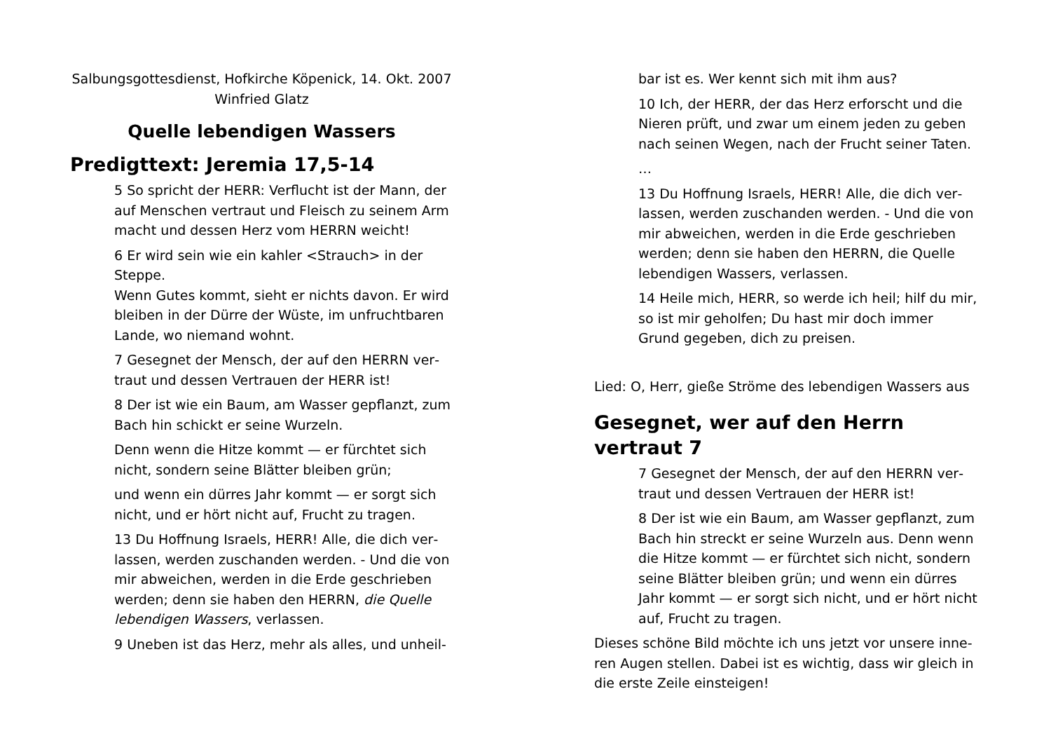Salbungsgottesdienst, Hofkirche Köpenick, 14. Okt. 2007
Winfried Glatz
Quelle lebendigen Wassers
Predigttext: Jeremia 17,5-14
5 So spricht der HERR: Verflucht ist der Mann, der auf Menschen vertraut und Fleisch zu seinem Arm macht und dessen Herz vom HERRN weicht!
6 Er wird sein wie ein kahler <Strauch> in der Steppe.
Wenn Gutes kommt, sieht er nichts davon. Er wird bleiben in der Dürre der Wüste, im unfruchtbaren Lande, wo niemand wohnt.
7 Gesegnet der Mensch, der auf den HERRN ver­traut und dessen Vertrauen der HERR ist!
8 Der ist wie ein Baum, am Wasser gepflanzt, zum Bach hin schickt er seine Wurzeln.
Denn wenn die Hitze kommt — er fürchtet sich nicht, sondern seine Blätter bleiben grün;
und wenn ein dürres Jahr kommt — er sorgt sich nicht, und er hört nicht auf, Frucht zu tragen.
13 Du Hoffnung Israels, HERR! Alle, die dich ver­lassen, werden zuschanden werden. - Und die von mir abweichen, werden in die Erde geschrieben werden; denn sie haben den HERRN, die Quelle lebendigen Wassers, verlassen.
9 Uneben ist das Herz, mehr als alles, und unheil-
bar ist es. Wer kennt sich mit ihm aus?
10 Ich, der HERR, der das Herz erforscht und die Nieren prüft, und zwar um einem jeden zu geben nach seinen Wegen, nach der Frucht seiner Taten.
…
13 Du Hoffnung Israels, HERR! Alle, die dich ver­lassen, werden zuschanden werden. - Und die von mir abweichen, werden in die Erde geschrieben werden; denn sie haben den HERRN, die Quelle lebendigen Wassers, verlassen.
14 Heile mich, HERR, so werde ich heil; hilf du mir, so ist mir geholfen; Du hast mir doch immer Grund gegeben, dich zu preisen.
Lied: O, Herr, gieße Ströme des lebendigen Wassers aus
Gesegnet, wer auf den Herrn vertraut 7
7 Gesegnet der Mensch, der auf den HERRN ver­traut und dessen Vertrauen der HERR ist!
8 Der ist wie ein Baum, am Wasser gepflanzt, zum Bach hin streckt er seine Wurzeln aus. Denn wenn die Hitze kommt — er fürchtet sich nicht, sondern seine Blätter bleiben grün; und wenn ein dürres Jahr kommt — er sorgt sich nicht, und er hört nicht auf, Frucht zu tragen.
Dieses schöne Bild möchte ich uns jetzt vor unsere inne­ren Augen stellen. Dabei ist es wichtig, dass wir gleich in die erste Zeile einsteigen!